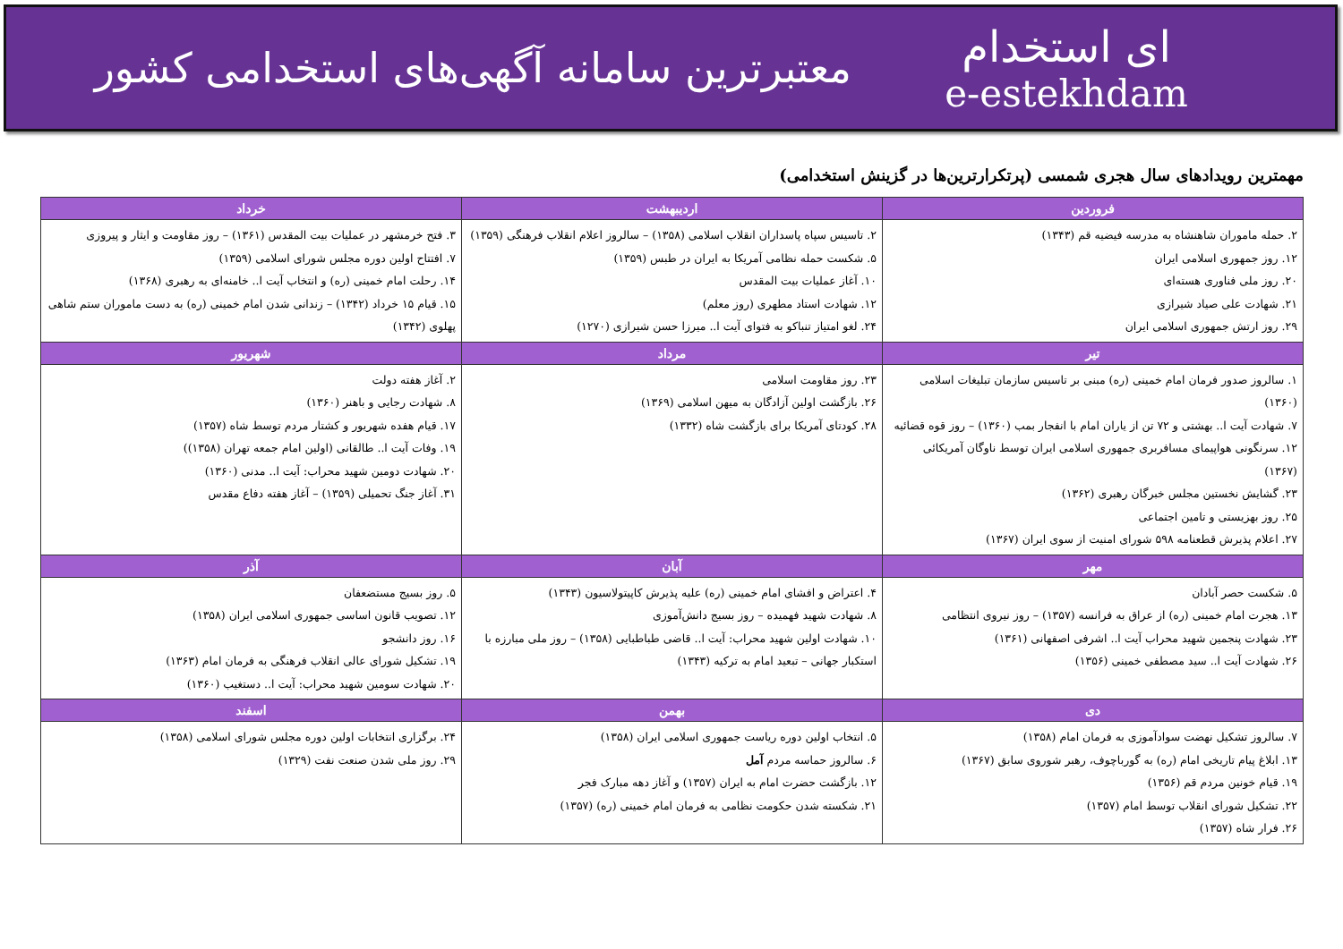ای استخدام
e-estekhdam
معتبرترین سامانه آگهی‌های استخدامی کشور
مهمترین رویدادهای سال هجری شمسی (پرتکرارترین‌ها در گزینش استخدامی)
| فروردین | اردیبهشت | خرداد |
| --- | --- | --- |
| ۲. حمله ماموران شاهنشاه به مدرسه فیضیه قم (۱۳۴۳) ۱۲. روز جمهوری اسلامی ایران ۲۰. روز ملی فناوری هسته‌ای ۲۱. شهادت علی صیاد شیرازی ۲۹. روز ارتش جمهوری اسلامی ایران | ۲. تاسیس سپاه پاسداران انقلاب اسلامی (۱۳۵۸) – سالروز اعلام انقلاب فرهنگی (۱۳۵۹) ۵. شکست حمله نظامی آمریکا به ایران در طبس (۱۳۵۹) ۱۰. آغاز عملیات بیت المقدس ۱۲. شهادت استاد مطهری (روز معلم) ۲۴. لغو امتیاز تنباکو به فتوای آیت ا.. میرزا حسن شیرازی (۱۲۷۰) | ۳. فتح خرمشهر در عملیات بیت المقدس (۱۳۶۱) – روز مقاومت و ایثار و پیروزی ۷. افتتاح اولین دوره مجلس شورای اسلامی (۱۳۵۹) ۱۴. رحلت امام خمینی (ره) و انتخاب آیت ا.. خامنه‌ای به رهبری (۱۳۶۸) ۱۵. قیام ۱۵ خرداد (۱۳۴۲) – زندانی شدن امام خمینی (ره) به دست ماموران ستم شاهی پهلوی (۱۳۴۲) |
| تیر | مرداد | شهریور |
| ۱. سالروز صدور فرمان امام خمینی (ره) مبنی بر تاسیس سازمان تبلیغات اسلامی (۱۳۶۰) ۷. شهادت آیت ا.. بهشتی و ۷۲ تن از یاران امام با انفجار بمب (۱۳۶۰) – روز قوه قضائیه ۱۲. سرنگونی هواپیمای مسافربری جمهوری اسلامی ایران توسط ناوگان آمریکائی (۱۳۶۷) ۲۳. گشایش نخستین مجلس خبرگان رهبری (۱۳۶۲) ۲۵. روز بهزیستی و تامین اجتماعی ۲۷. اعلام پذیرش قطعنامه ۵۹۸ شورای امنیت از سوی ایران (۱۳۶۷) | ۲۳. روز مقاومت اسلامی ۲۶. بازگشت اولین آزادگان به میهن اسلامی (۱۳۶۹) ۲۸. کودتای آمریکا برای بازگشت شاه (۱۳۳۲) | ۲. آغاز هفته دولت ۸. شهادت رجایی و باهنر (۱۳۶۰) ۱۷. قیام هفده شهریور و کشتار مردم توسط شاه (۱۳۵۷) ۱۹. وفات آیت ا.. طالقانی (اولین امام جمعه تهران (۱۳۵۸)) ۲۰. شهادت دومین شهید محراب: آیت ا.. مدنی (۱۳۶۰) ۳۱. آغاز جنگ تحمیلی (۱۳۵۹) – آغاز هفته دفاع مقدس |
| مهر | آبان | آذر |
| ۵. شکست حصر آبادان ۱۳. هجرت امام خمینی (ره) از عراق به فرانسه (۱۳۵۷) – روز نیروی انتظامی ۲۳. شهادت پنجمین شهید محراب آیت ا.. اشرفی اصفهانی (۱۳۶۱) ۲۶. شهادت آیت ا.. سید مصطفی خمینی (۱۳۵۶) | ۴. اعتراض و افشای امام خمینی (ره) علیه پذیرش کاپیتولاسیون (۱۳۴۳) ۸. شهادت شهید فهمیده – روز بسیج دانش‌آموزی ۱۰. شهادت اولین شهید محراب: آیت ا.. قاضی طباطبایی (۱۳۵۸) – روز ملی مبارزه با استکبار جهانی – تبعید امام به ترکیه (۱۳۴۳) | ۵. روز بسیج مستضعفان ۱۲. تصویب قانون اساسی جمهوری اسلامی ایران (۱۳۵۸) ۱۶. روز دانشجو ۱۹. تشکیل شورای عالی انقلاب فرهنگی به فرمان امام (۱۳۶۳) ۲۰. شهادت سومین شهید محراب: آیت ا.. دستغیب (۱۳۶۰) |
| دی | بهمن | اسفند |
| ۷. سالروز تشکیل نهضت سوادآموزی به فرمان امام (۱۳۵۸) ۱۳. ابلاغ پیام تاریخی امام (ره) به گورباچوف، رهبر شوروی سابق (۱۳۶۷) ۱۹. قیام خونین مردم قم (۱۳۵۶) ۲۲. تشکیل شورای انقلاب توسط امام (۱۳۵۷) ۲۶. فرار شاه (۱۳۵۷) | ۵. انتخاب اولین دوره ریاست جمهوری اسلامی ایران (۱۳۵۸) ۶. سالروز حماسه مردم آمل ۱۲. بازگشت حضرت امام به ایران (۱۳۵۷) و آغاز دهه مبارک فجر ۲۱. شکسته شدن حکومت نظامی به فرمان امام خمینی (ره) (۱۳۵۷) | ۲۴. برگزاری انتخابات اولین دوره مجلس شورای اسلامی (۱۳۵۸) ۲۹. روز ملی شدن صنعت نفت (۱۳۲۹) |